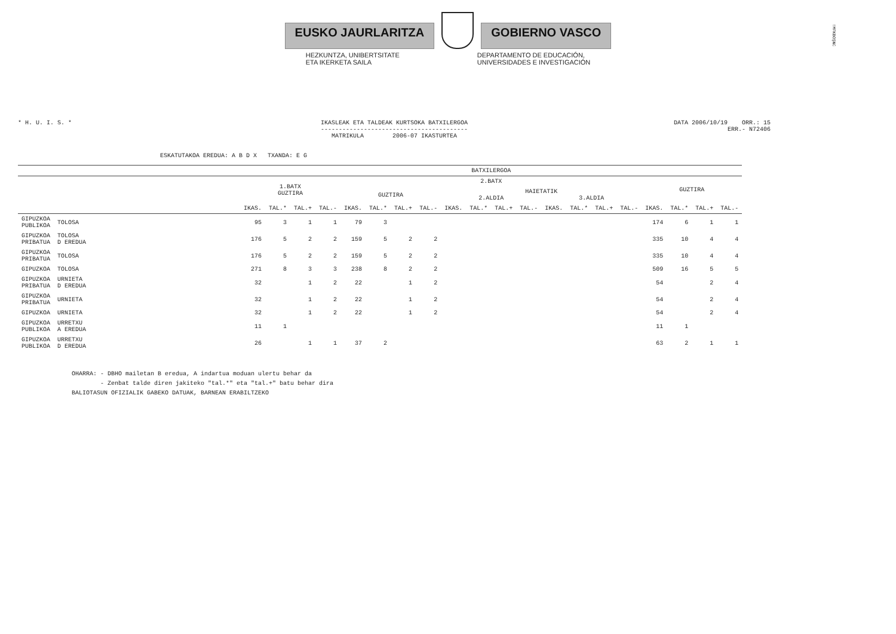EUSKO JAURLARITZA GOBIERNO VASCO
HEZKUNTZA, UNIBERTSITATE
ETA IKERKETA SAILA
DEPARTAMENTO DE EDUCACIÓN,
UNIVERSIDADES E INVESTIGACIÓN
!MFKBOŞNC
* H. U. I. S. * IKASLEAK ETA TALDEAK KURTSOKA BATXILERGOA
-----------------------------------------
MATRIKULA 2006-07 IKASTURTEA
DATA 2006/10/19 ORR.: 15
ERR.- N72406
ESKATUTAKOA EREDUA: A B D X TXANDA: E G
| | | BATXILERGOA | | | | | | | | | | | | | | | | | | | |
| --- | --- | --- | --- | --- | --- | --- | --- | --- | --- | --- | --- | --- | --- | --- | --- | --- | --- | --- | --- | --- | --- |
| | | 1.BATX GUZTIRA | | | | 2.BATX | | | | | | | | | | | | GUZTIRA | | | |
| | | | | | | GUZTIRA | | | | HAIETATIK 2.ALDIA 3.ALDIA | | | | | | | | | | | |
| | | IKAS. | TAL.* | TAL.+ | TAL.- | IKAS. | TAL.* | TAL.+ | TAL.- | IKAS. | TAL.* | TAL.+ | TAL.- | IKAS. | TAL.* | TAL.+ | TAL.- | IKAS. | TAL.* | TAL.+ | TAL.- |
| GIPUZKOA PUBLIKOA | TOLOSA | 95 | 3 | 1 | 1 | 79 | 3 | | | | | | | | | | | 174 | 6 | 1 | 1 |
| GIPUZKOA PRIBATUA | TOLOSA D EREDUA | 176 | 5 | 2 | 2 | 159 | 5 | 2 | 2 | | | | | | | | | 335 | 10 | 4 | 4 |
| GIPUZKOA PRIBATUA | TOLOSA | 176 | 5 | 2 | 2 | 159 | 5 | 2 | 2 | | | | | | | | | 335 | 10 | 4 | 4 |
| GIPUZKOA | TOLOSA | 271 | 8 | 3 | 3 | 238 | 8 | 2 | 2 | | | | | | | | | 509 | 16 | 5 | 5 |
| GIPUZKOA PRIBATUA | URNIETA D EREDUA | 32 | | 1 | 2 | 22 | | 1 | 2 | | | | | | | | | 54 | | 2 | 4 |
| GIPUZKOA PRIBATUA | URNIETA | 32 | | 1 | 2 | 22 | | 1 | 2 | | | | | | | | | 54 | | 2 | 4 |
| GIPUZKOA | URNIETA | 32 | | 1 | 2 | 22 | | 1 | 2 | | | | | | | | | 54 | | 2 | 4 |
| GIPUZKOA PUBLIKOA | URRETXU A EREDUA | 11 | 1 | | | | | | | | | | | | | | | 11 | 1 | | |
| GIPUZKOA PUBLIKOA | URRETXU D EREDUA | 26 | | 1 | 1 | 37 | 2 | | | | | | | | | | | 63 | 2 | 1 | 1 |
OHARRA: - DBHO mailetan B eredua, A indartua moduan ulertu behar da - Zenbat talde diren jakiteko "tal.*" eta "tal.+" batu behar dira BALIOTASUN OFIZIALIK GABEKO DATUAK, BARNEAN ERABILTZEKO